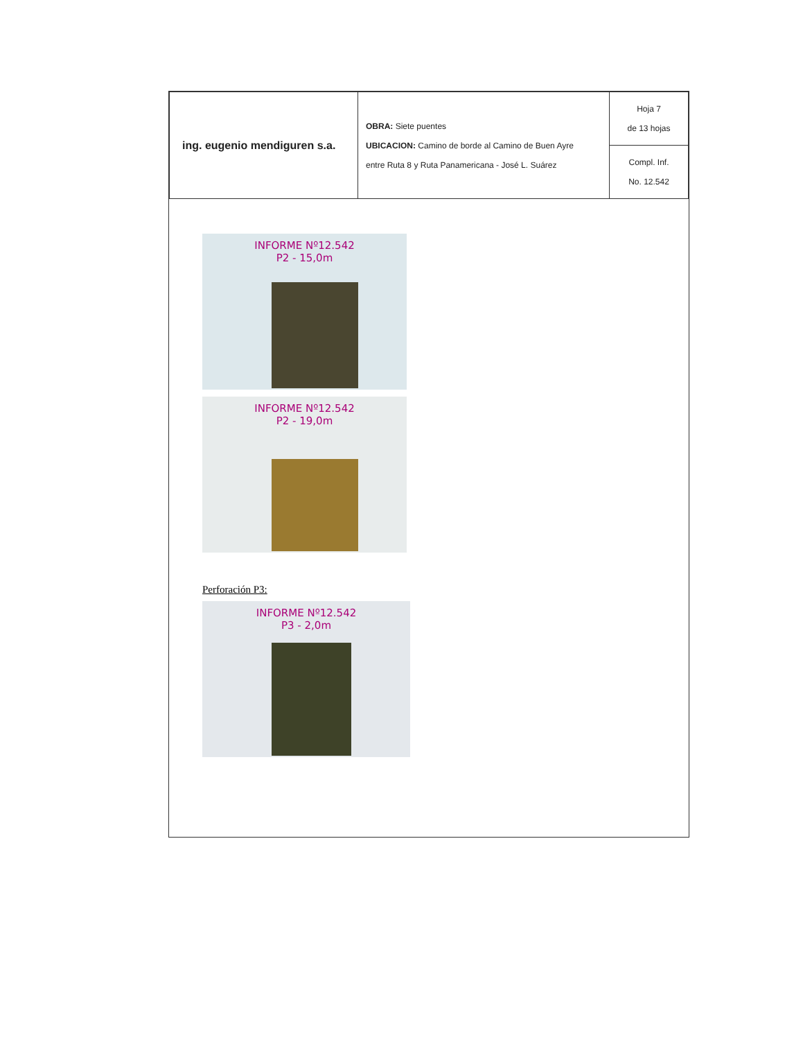| ing. eugenio mendiguren s.a. | OBRA: Siete puentes UBICACION: Camino de borde al Camino de Buen Ayre entre Ruta 8 y Ruta Panamericana - José L. Suárez | Hoja 7 de 13 hojas |
| | | Compl. Inf. No. 12.542 |
INFORME Nº12.542
P2 - 15,0m
INFORME Nº12.542
P2 - 19,0m
Perforación P3:
INFORME Nº12.542
P3 - 2,0m